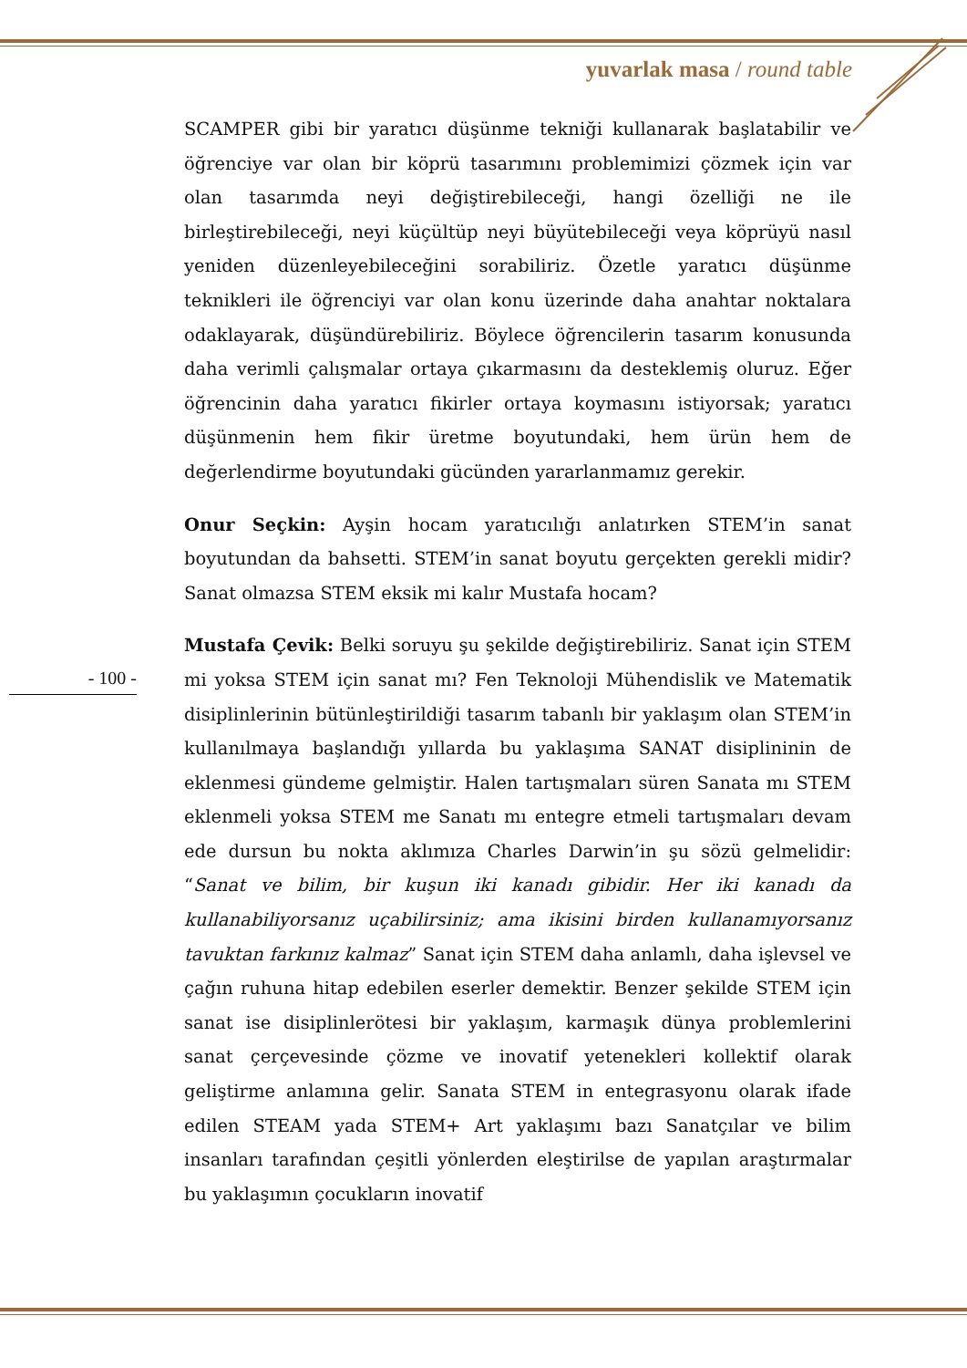yuvarlak masa / round table
SCAMPER gibi bir yaratıcı düşünme tekniği kullanarak başlatabilir ve öğrenciye var olan bir köprü tasarımını problemimizi çözmek için var olan tasarımda neyi değiştirebileceği, hangi özelliği ne ile birleştirebileceği, neyi küçültüp neyi büyütebileceği veya köprüyü nasıl yeniden düzenleyebileceğini sorabiliriz. Özetle yaratıcı düşünme teknikleri ile öğrenciyi var olan konu üzerinde daha anahtar noktalara odaklayarak, düşündürebiliriz. Böylece öğrencilerin tasarım konusunda daha verimli çalışmalar ortaya çıkarmasını da desteklemiş oluruz. Eğer öğrencinin daha yaratıcı fikirler ortaya koymasını istiyorsak; yaratıcı düşünmenin hem fikir üretme boyutundaki, hem ürün hem de değerlendirme boyutundaki gücünden yararlanmamız gerekir.
Onur Seçkin: Ayşin hocam yaratıcılığı anlatırken STEM’in sanat boyutundan da bahsetti. STEM’in sanat boyutu gerçekten gerekli midir? Sanat olmazsa STEM eksik mi kalır Mustafa hocam?
Mustafa Çevik: Belki soruyu şu şekilde değiştirebiliriz. Sanat için STEM mi yoksa STEM için sanat mı? Fen Teknoloji Mühendislik ve Matematik disiplinlerinin bütünleştirildiği tasarım tabanlı bir yaklaşım olan STEM’in kullanılmaya başlandığı yıllarda bu yaklaşıma SANAT disiplininin de eklenmesi gündeme gelmiştir. Halen tartışmaları süren Sanata mı STEM eklenmeli yoksa STEM me Sanatı mı entegre etmeli tartışmaları devam ede dursun bu nokta aklımıza Charles Darwin’in şu sözü gelmelidir: “Sanat ve bilim, bir kuşun iki kanadı gibidir. Her iki kanadı da kullanabiliyorsanız uçabilirsiniz; ama ikisini birden kullanamıyorsanız tavuktan farkınız kalmaz” Sanat için STEM daha anlamlı, daha işlevsel ve çağın ruhuna hitap edebilen eserler demektir. Benzer şekilde STEM için sanat ise disiplinlerötesi bir yaklaşım, karmaşık dünya problemlerini sanat çerçevesinde çözme ve inovatif yetenekleri kollektif olarak geliştirme anlamına gelir. Sanata STEM in entegrasyonu olarak ifade edilen STEAM yada STEM+ Art yaklaşımı bazı Sanatçılar ve bilim insanları tarafından çeşitli yönlerden eleştirilse de yapılan araştırmalar bu yaklaşımın çocukların inovatif
- 100 -